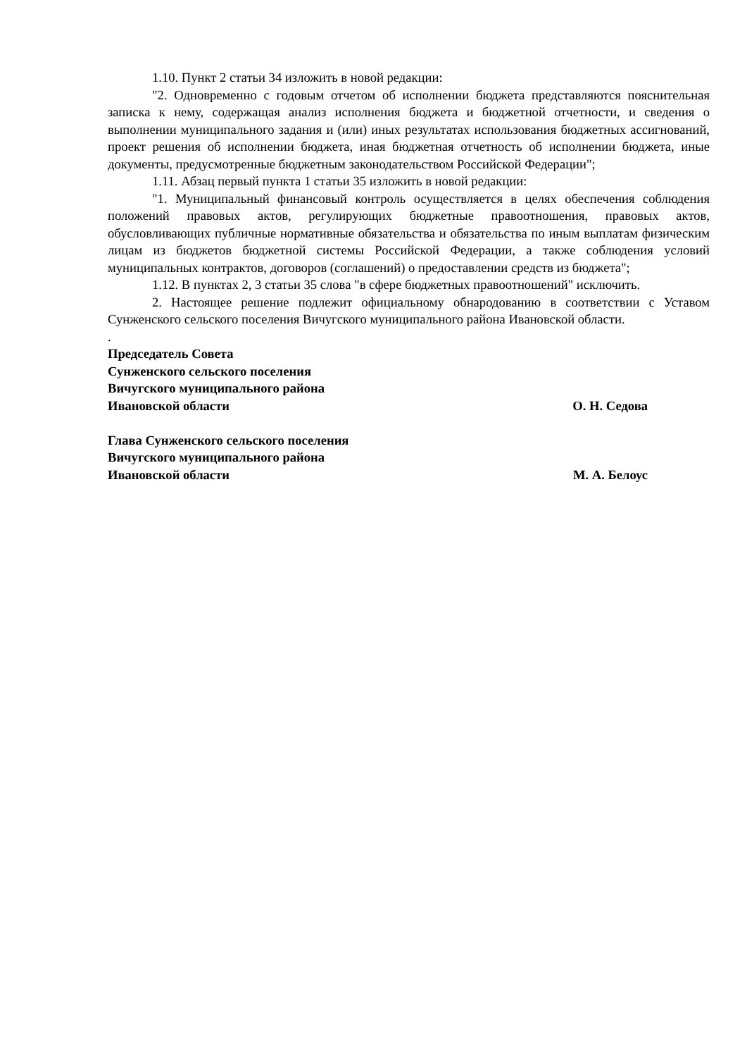1.10. Пункт 2 статьи 34 изложить в новой редакции:
"2. Одновременно с годовым отчетом об исполнении бюджета представляются пояснительная записка к нему, содержащая анализ исполнения бюджета и бюджетной отчетности, и сведения о выполнении муниципального задания и (или) иных результатах использования бюджетных ассигнований, проект решения об исполнении бюджета, иная бюджетная отчетность об исполнении бюджета, иные документы, предусмотренные бюджетным законодательством Российской Федерации";
1.11. Абзац первый пункта 1 статьи 35 изложить в новой редакции:
"1. Муниципальный финансовый контроль осуществляется в целях обеспечения соблюдения положений правовых актов, регулирующих бюджетные правоотношения, правовых актов, обусловливающих публичные нормативные обязательства и обязательства по иным выплатам физическим лицам из бюджетов бюджетной системы Российской Федерации, а также соблюдения условий муниципальных контрактов, договоров (соглашений) о предоставлении средств из бюджета";
1.12. В пунктах 2, 3 статьи 35 слова "в сфере бюджетных правоотношений" исключить.
2. Настоящее решение подлежит официальному обнародованию в соответствии с Уставом Сунженского сельского поселения Вичугского муниципального района Ивановской области.
.
Председатель Совета
Сунженского сельского поселения
Вичугского муниципального района
Ивановской области О. Н. Седова
Глава Сунженского сельского поселения
Вичугского муниципального района
Ивановской области М. А. Белоус